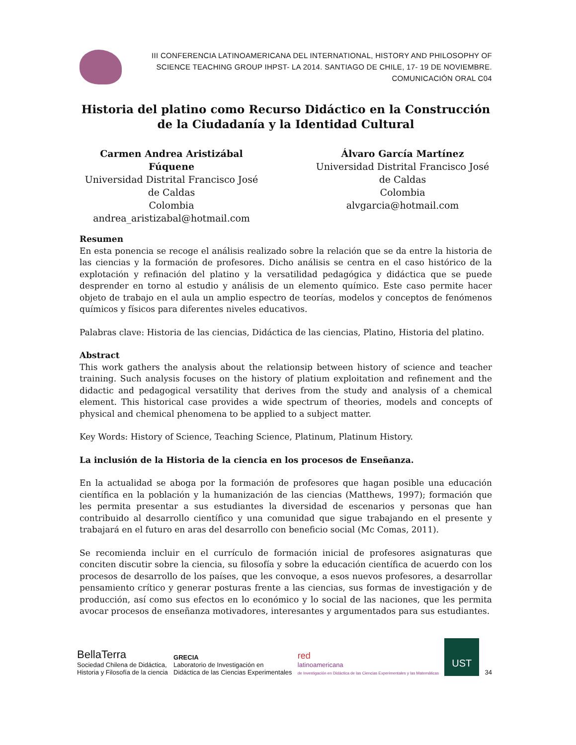III CONFERENCIA LATINOAMERICANA DEL INTERNATIONAL, HISTORY AND PHILOSOPHY OF
SCIENCE TEACHING GROUP IHPST- LA 2014. SANTIAGO DE CHILE, 17- 19 DE NOVIEMBRE.
COMUNICACIÓN ORAL C04
Historia del platino como Recurso Didáctico en la Construcción de la Ciudadanía y la Identidad Cultural
Carmen Andrea Aristizábal Fúquene
Universidad Distrital Francisco José de Caldas
Colombia
andrea_aristizabal@hotmail.com
Álvaro García Martínez
Universidad Distrital Francisco José de Caldas
Colombia
alvgarcia@hotmail.com
Resumen
En esta ponencia se recoge el análisis realizado sobre la relación que se da entre la historia de las ciencias y la formación de profesores. Dicho análisis se centra en el caso histórico de la explotación y refinación del platino y la versatilidad pedagógica y didáctica que se puede desprender en torno al estudio y análisis de un elemento químico. Este caso permite hacer objeto de trabajo en el aula un amplio espectro de teorías, modelos y conceptos de fenómenos químicos y físicos para diferentes niveles educativos.
Palabras clave: Historia de las ciencias, Didáctica de las ciencias, Platino, Historia del platino.
Abstract
This work gathers the analysis about the relationsip between history of science and teacher training. Such analysis focuses on the history of platium exploitation and refinement and the didactic and pedagogical versatility that derives from the study and analysis of a chemical element. This historical case provides a wide spectrum of theories, models and concepts of physical and chemical phenomena to be applied to a subject matter.
Key Words: History of Science, Teaching Science, Platinum, Platinum History.
La inclusión de la Historia de la ciencia en los procesos de Enseñanza.
En la actualidad se aboga por la formación de profesores que hagan posible una educación científica en la población y la humanización de las ciencias (Matthews, 1997); formación que les permita presentar a sus estudiantes la diversidad de escenarios y personas que han contribuido al desarrollo científico y una comunidad que sigue trabajando en el presente y trabajará en el futuro en aras del desarrollo con beneficio social (Mc Comas, 2011).
Se recomienda incluir en el currículo de formación inicial de profesores asignaturas que conciten discutir sobre la ciencia, su filosofía y sobre la educación científica de acuerdo con los procesos de desarrollo de los países, que les convoque, a esos nuevos profesores, a desarrollar pensamiento crítico y generar posturas frente a las ciencias, sus formas de investigación y de producción, así como sus efectos en lo económico y lo social de las naciones, que les permita avocar procesos de enseñanza motivadores, interesantes y argumentados para sus estudiantes.
BellaTerra
Sociedad Chilena de Didáctica,
Historia y Filosofía de la ciencia
GRECIA
Laboratorio de Investigación en
Didáctica de las Ciencias Experimentales
red
latinoamericana
de Investigación en Didáctica de las Ciencias Experimentales y las Matemáticas
UST
34